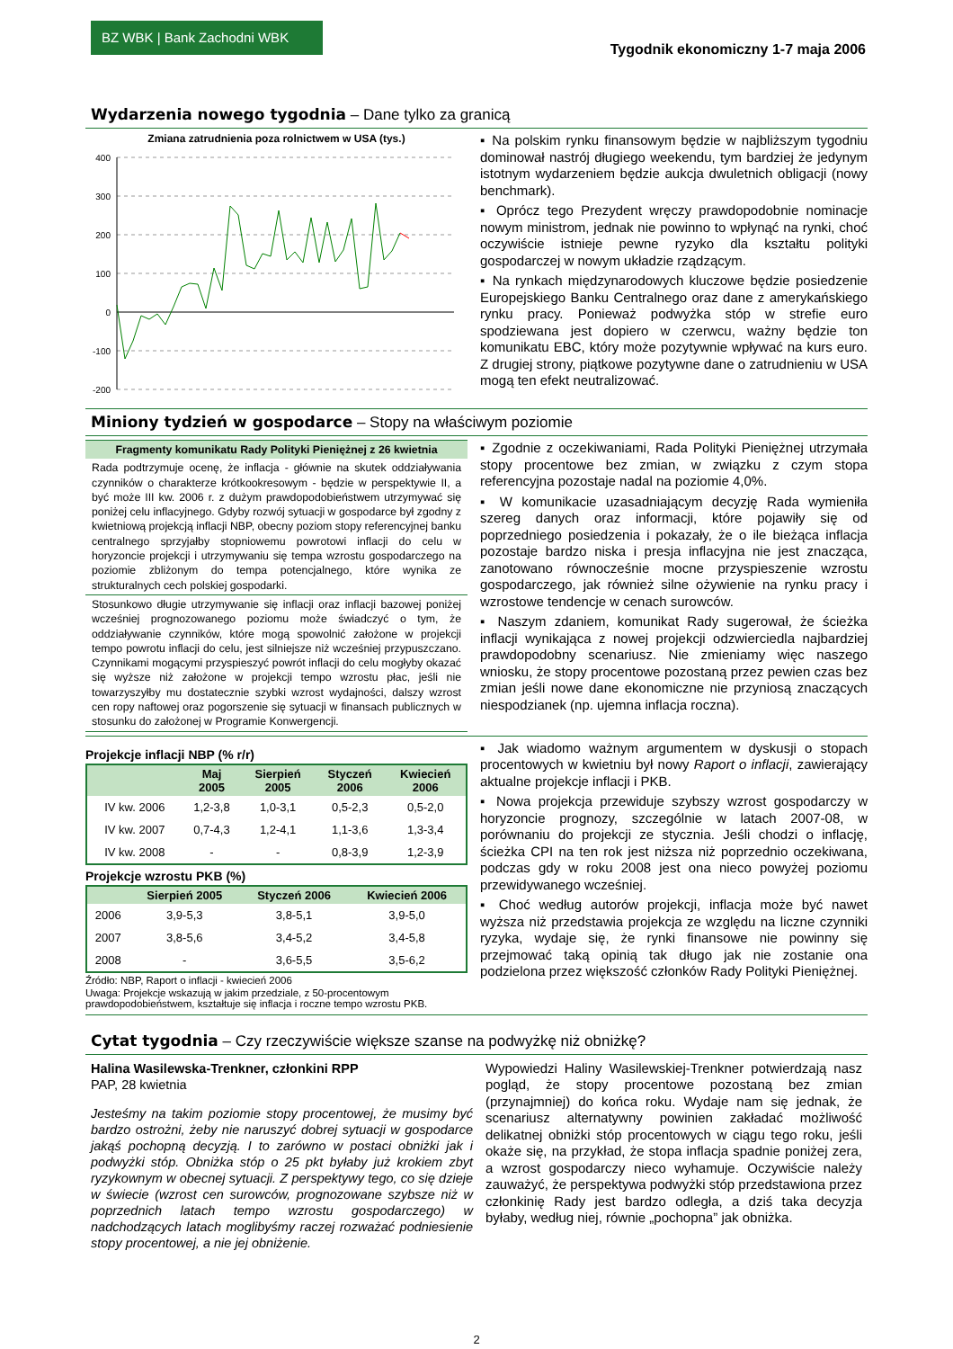BZ WBK | Bank Zachodni WBK
Tygodnik ekonomiczny 1-7 maja 2006
Wydarzenia nowego tygodnia – Dane tylko za granicą
Zmiana zatrudnienia poza rolnictwem w USA (tys.)
400
300
200
100
0
-100
-200
▪ Na polskim rynku finansowym będzie w najbliższym tygodniu dominował nastrój długiego weekendu, tym bardziej że jedynym istotnym wydarzeniem będzie aukcja dwuletnich obligacji (nowy benchmark).
▪ Oprócz tego Prezydent wręczy prawdopodobnie nominacje nowym ministrom, jednak nie powinno to wpłynąć na rynki, choć oczywiście istnieje pewne ryzyko dla kształtu polityki gospodarczej w nowym układzie rządzącym.
▪ Na rynkach międzynarodowych kluczowe będzie posiedzenie Europejskiego Banku Centralnego oraz dane z amerykańskiego rynku pracy. Ponieważ podwyżka stóp w strefie euro spodziewana jest dopiero w czerwcu, ważny będzie ton komunikatu EBC, który może pozytywnie wpływać na kurs euro. Z drugiej strony, piątkowe pozytywne dane o zatrudnieniu w USA mogą ten efekt neutralizować.
Miniony tydzień w gospodarce – Stopy na właściwym poziomie
Fragmenty komunikatu Rady Polityki Pieniężnej z 26 kwietnia
Rada podtrzymuje ocenę, że inflacja - głównie na skutek oddziaływania czynników o charakterze krótkookresowym - będzie w perspektywie II, a być może III kw. 2006 r. z dużym prawdopodobieństwem utrzymywać się poniżej celu inflacyjnego. Gdyby rozwój sytuacji w gospodarce był zgodny z kwietniową projekcją inflacji NBP, obecny poziom stopy referencyjnej banku centralnego sprzyjałby stopniowemu powrotowi inflacji do celu w horyzoncie projekcji i utrzymywaniu się tempa wzrostu gospodarczego na poziomie zbliżonym do tempa potencjalnego, które wynika ze strukturalnych cech polskiej gospodarki.
Stosunkowo długie utrzymywanie się inflacji oraz inflacji bazowej poniżej wcześniej prognozowanego poziomu może świadczyć o tym, że oddziaływanie czynników, które mogą spowolnić założone w projekcji tempo powrotu inflacji do celu, jest silniejsze niż wcześniej przypuszczano. Czynnikami mogącymi przyspieszyć powrót inflacji do celu mogłyby okazać się wyższe niż założone w projekcji tempo wzrostu płac, jeśli nie towarzyszyłby mu dostatecznie szybki wzrost wydajności, dalszy wzrost cen ropy naftowej oraz pogorszenie się sytuacji w finansach publicznych w stosunku do założonej w Programie Konwergencji.
▪ Zgodnie z oczekiwaniami, Rada Polityki Pieniężnej utrzymała stopy procentowe bez zmian, w związku z czym stopa referencyjna pozostaje nadal na poziomie 4,0%.
▪ W komunikacie uzasadniającym decyzję Rada wymieniła szereg danych oraz informacji, które pojawiły się od poprzedniego posiedzenia i pokazały, że o ile bieżąca inflacja pozostaje bardzo niska i presja inflacyjna nie jest znacząca, zanotowano równocześnie mocne przyspieszenie wzrostu gospodarczego, jak również silne ożywienie na rynku pracy i wzrostowe tendencje w cenach surowców.
▪ Naszym zdaniem, komunikat Rady sugerował, że ścieżka inflacji wynikająca z nowej projekcji odzwierciedla najbardziej prawdopodobny scenariusz. Nie zmieniamy więc naszego wniosku, że stopy procentowe pozostaną przez pewien czas bez zmian jeśli nowe dane ekonomiczne nie przyniosą znaczących niespodzianek (np. ujemna inflacja roczna).
Projekcje inflacji NBP (% r/r)
| | Maj 2005 | Sierpień 2005 | Styczeń 2006 | Kwiecień 2006 |
| --- | --- | --- | --- | --- |
| IV kw. 2006 | 1,2-3,8 | 1,0-3,1 | 0,5-2,3 | 0,5-2,0 |
| IV kw. 2007 | 0,7-4,3 | 1,2-4,1 | 1,1-3,6 | 1,3-3,4 |
| IV kw. 2008 | - | - | 0,8-3,9 | 1,2-3,9 |
Projekcje wzrostu PKB (%)
| | Sierpień 2005 | Styczeń 2006 | Kwiecień 2006 |
| --- | --- | --- | --- |
| 2006 | 3,9-5,3 | 3,8-5,1 | 3,9-5,0 |
| 2007 | 3,8-5,6 | 3,4-5,2 | 3,4-5,8 |
| 2008 | - | 3,6-5,5 | 3,5-6,2 |
Źródło: NBP, Raport o inflacji - kwiecień 2006
Uwaga: Projekcje wskazują w jakim przedziale, z 50-procentowym prawdopodobieństwem, kształtuje się inflacja i roczne tempo wzrostu PKB.
▪ Jak wiadomo ważnym argumentem w dyskusji o stopach procentowych w kwietniu był nowy Raport o inflacji, zawierający aktualne projekcje inflacji i PKB.
▪ Nowa projekcja przewiduje szybszy wzrost gospodarczy w horyzoncie prognozy, szczególnie w latach 2007-08, w porównaniu do projekcji ze stycznia. Jeśli chodzi o inflację, ścieżka CPI na ten rok jest niższa niż poprzednio oczekiwana, podczas gdy w roku 2008 jest ona nieco powyżej poziomu przewidywanego wcześniej.
▪ Choć według autorów projekcji, inflacja może być nawet wyższa niż przedstawia projekcja ze względu na liczne czynniki ryzyka, wydaje się, że rynki finansowe nie powinny się przejmować taką opinią tak długo jak nie zostanie ona podzielona przez większość członków Rady Polityki Pieniężnej.
Cytat tygodnia – Czy rzeczywiście większe szanse na podwyżkę niż obniżkę?
Halina Wasilewska-Trenkner, członkini RPP
PAP, 28 kwietnia
Jesteśmy na takim poziomie stopy procentowej, że musimy być bardzo ostrożni, żeby nie naruszyć dobrej sytuacji w gospodarce jakąś pochopną decyzją. I to zarówno w postaci obniżki jak i podwyżki stóp. Obniżka stóp o 25 pkt byłaby już krokiem zbyt ryzykownym w obecnej sytuacji. Z perspektywy tego, co się dzieje w świecie (wzrost cen surowców, prognozowane szybsze niż w poprzednich latach tempo wzrostu gospodarczego) w nadchodzących latach moglibyśmy raczej rozważać podniesienie stopy procentowej, a nie jej obniżenie.
Wypowiedzi Haliny Wasilewskiej-Trenkner potwierdzają nasz pogląd, że stopy procentowe pozostaną bez zmian (przynajmniej) do końca roku. Wydaje nam się jednak, że scenariusz alternatywny powinien zakładać możliwość delikatnej obniżki stóp procentowych w ciągu tego roku, jeśli okaże się, na przykład, że stopa inflacja spadnie poniżej zera, a wzrost gospodarczy nieco wyhamuje. Oczywiście należy zauważyć, że perspektywa podwyżki stóp przedstawiona przez członkinię Rady jest bardzo odległa, a dziś taka decyzja byłaby, według niej, równie „pochopna” jak obniżka.
2